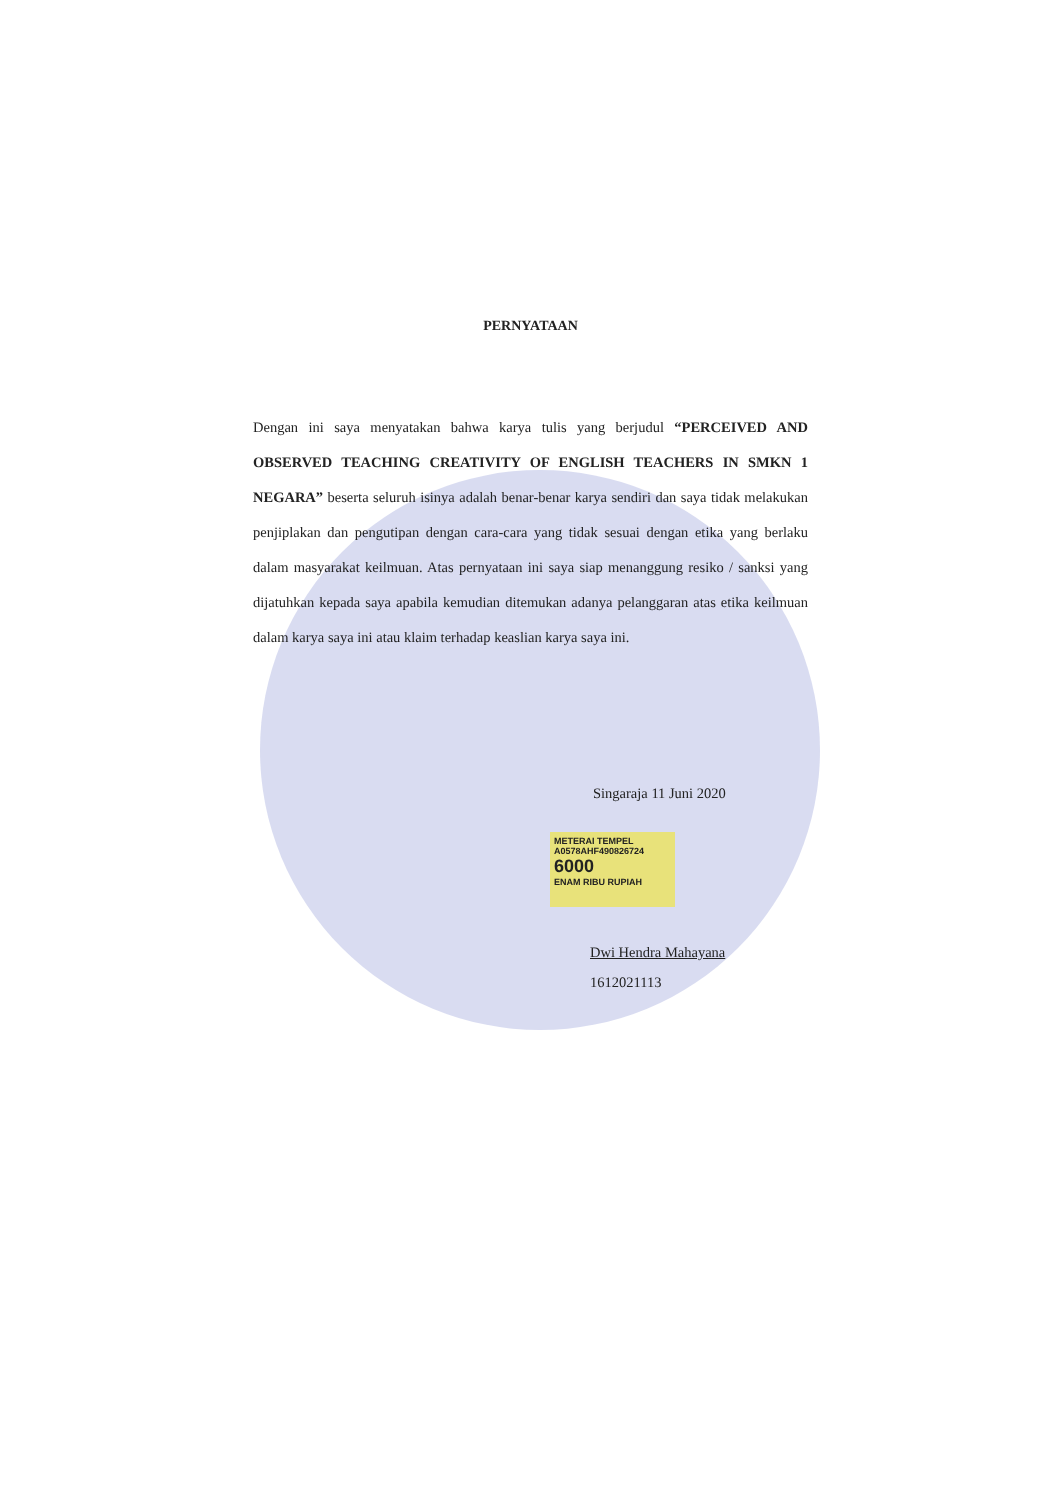PERNYATAAN
Dengan ini saya menyatakan bahwa karya tulis yang berjudul “PERCEIVED AND OBSERVED TEACHING CREATIVITY OF ENGLISH TEACHERS IN SMKN 1 NEGARA” beserta seluruh isinya adalah benar-benar karya sendiri dan saya tidak melakukan penjiplakan dan pengutipan dengan cara-cara yang tidak sesuai dengan etika yang berlaku dalam masyarakat keilmuan. Atas pernyataan ini saya siap menanggung resiko / sanksi yang dijatuhkan kepada saya apabila kemudian ditemukan adanya pelanggaran atas etika keilmuan dalam karya saya ini atau klaim terhadap keaslian karya saya ini.
Singaraja 11 Juni 2020
METERAI TEMPEL
A0578AHF490826724
6000
ENAM RIBU RUPIAH
Dwi Hendra Mahayana
1612021113